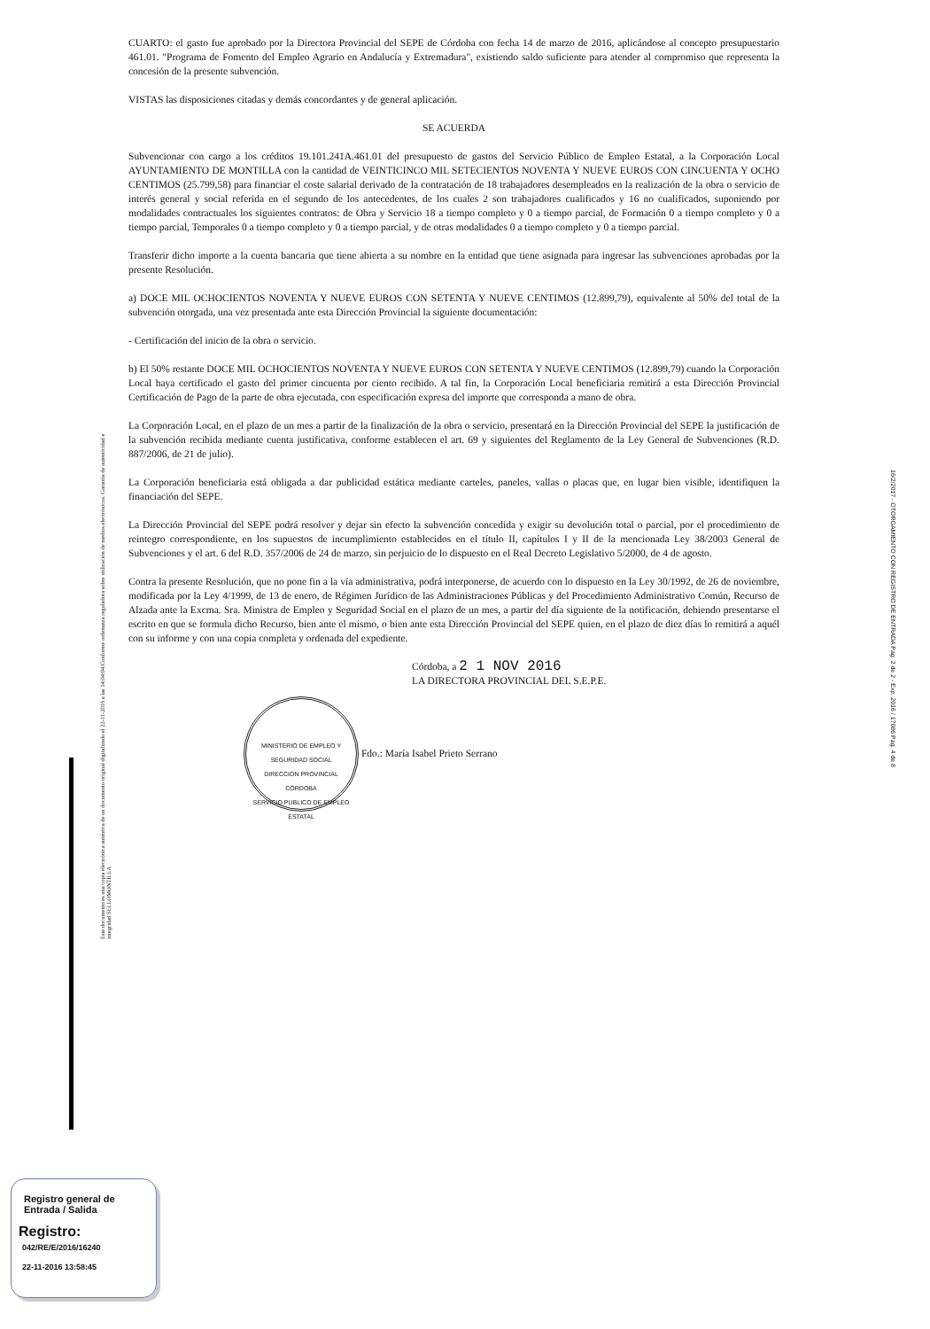Este documento es una copia electrónica auténtica de un documento original digitalizado el 22-11-2016 a las 14:04:04.Conforme ordenanza reguladora sobre utilización de medios electrónicos. Garantía de autenticidad e integridad SELLOMONTILLA
CUARTO: el gasto fue aprobado por la Directora Provincial del SEPE de Córdoba con fecha 14 de marzo de 2016, aplicándose al concepto presupuestario 461.01. "Programa de Fomento del Empleo Agrario en Andalucía y Extremadura", existiendo saldo suficiente para atender al compromiso que representa la concesión de la presente subvención.
VISTAS las disposiciones citadas y demás concordantes y de general aplicación.
SE ACUERDA
Subvencionar con cargo a los créditos 19.101.241A.461.01 del presupuesto de gastos del Servicio Público de Empleo Estatal, a la Corporación Local AYUNTAMIENTO DE MONTILLA con la cantidad de VEINTICINCO MIL SETECIENTOS NOVENTA Y NUEVE EUROS CON CINCUENTA Y OCHO CENTIMOS (25.799,58) para financiar el coste salarial derivado de la contratación de 18 trabajadores desempleados en la realización de la obra o servicio de interés general y social referida en el segundo de los antecedentes, de los cuales 2 son trabajadores cualificados y 16 no cualificados, suponiendo por modalidades contractuales los siguientes contratos: de Obra y Servicio 18 a tiempo completo y 0 a tiempo parcial, de Formación 0 a tiempo completo y 0 a tiempo parcial, Temporales 0 a tiempo completo y 0 a tiempo parcial, y de otras modalidades 0 a tiempo completo y 0 a tiempo parcial.
Transferir dicho importe a la cuenta bancaria que tiene abierta a su nombre en la entidad que tiene asignada para ingresar las subvenciones aprobadas por la presente Resolución.
a) DOCE MIL OCHOCIENTOS NOVENTA Y NUEVE EUROS CON SETENTA Y NUEVE CENTIMOS (12.899,79), equivalente al 50% del total de la subvención otorgada, una vez presentada ante esta Dirección Provincial la siguiente documentación:
- Certificación del inicio de la obra o servicio.
b) El 50% restante DOCE MIL OCHOCIENTOS NOVENTA Y NUEVE EUROS CON SETENTA Y NUEVE CENTIMOS (12.899,79) cuando la Corporación Local haya certificado el gasto del primer cincuenta por ciento recibido. A tal fin, la Corporación Local beneficiaria remitirá a esta Dirección Provincial Certificación de Pago de la parte de obra ejecutada, con especificación expresa del importe que corresponda a mano de obra.
La Corporación Local, en el plazo de un mes a partir de la finalización de la obra o servicio, presentará en la Dirección Provincial del SEPE la justificación de la subvención recibida mediante cuenta justificativa, conforme establecen el art. 69 y siguientes del Reglamento de la Ley General de Subvenciones (R.D. 887/2006, de 21 de julio).
La Corporación beneficiaria está obligada a dar publicidad estática mediante carteles, paneles, vallas o placas que, en lugar bien visible, identifiquen la financiación del SEPE.
La Dirección Provincial del SEPE podrá resolver y dejar sin efecto la subvención concedida y exigir su devolución total o parcial, por el procedimiento de reintegro correspondiente, en los supuestos de incumplimiento establecidos en el título II, capítulos I y II de la mencionada Ley 38/2003 General de Subvenciones y el art. 6 del R.D. 357/2006 de 24 de marzo, sin perjuicio de lo dispuesto en el Real Decreto Legislativo 5/2000, de 4 de agosto.
Contra la presente Resolución, que no pone fin a la vía administrativa, podrá interponerse, de acuerdo con lo dispuesto en la Ley 30/1992, de 26 de noviembre, modificada por la Ley 4/1999, de 13 de enero, de Régimen Jurídico de las Administraciones Públicas y del Procedimiento Administrativo Común, Recurso de Alzada ante la Excma. Sra. Ministra de Empleo y Seguridad Social en el plazo de un mes, a partir del día siguiente de la notificación, debiendo presentarse el escrito en que se formula dicho Recurso, bien ante el mismo, o bien ante esta Dirección Provincial del SEPE quien, en el plazo de diez días lo remitirá a aquél con su informe y con una copia completa y ordenada del expediente.
Córdoba, a 2 1 NOV 2016
LA DIRECTORA PROVINCIAL DEL S.E.P.E.
MINISTERIO DE EMPLEO Y SEGURIDAD SOCIAL
DIRECCION PROVINCIAL
CÓRDOBA
SERVICIO PUBLICO DE EMPLEO ESTATAL Fdo.: María Isabel Prieto Serrano
16/2/2017 - OTORGAMIENTO CON REGISTRO DE ENTRADA Pag. 2 de 2 - Exp. 2016 / 17086 Pag. 4 de 8
Registro general de
Entrada / Salida
Registro:
042/RE/E/2016/16240
22-11-2016 13:58:45